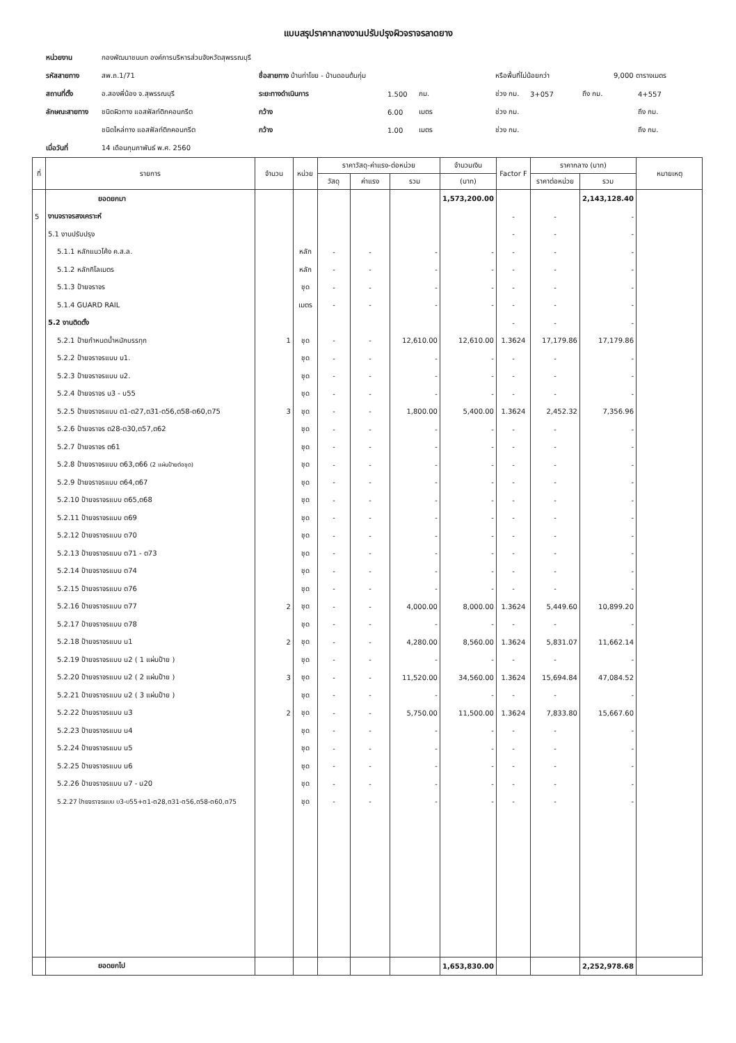แบบสรุปราคากลางงานปรับปรุงผิวจราจรลาดยาง
หน่วยงาน กองพัฒนาชนบท องค์การบริหารส่วนจังหวัดสุพรรณบุรี
รหัสสายทาง สพ.ถ.1/71 ชื่อสายทาง บ้านท่าโขย - บ้านดอนต้นกุ่ม หรือพื้นที่ไม่น้อยกว่า 9,000 ตารางเมตร
สถานที่ตั้ง อ.สองพี่น้อง จ.สุพรรณบุรี ระยะทางดำเนินการ 1.500 กม. ช่วง กม. 3+057 ถึง กม. 4+557
ลักษณะสายทาง ชนิดผิวทาง แอสฟัลท์ติกคอนกรีต กว้าง 6.00 เมตร ช่วง กม. ถึง กม.
ชนิดไหล่ทาง แอสฟัลท์ติกคอนกรีต กว้าง 1.00 เมตร ช่วง กม. ถึง กม.
เมื่อวันที่ 14 เดือนกุมภาพันธ์ พ.ศ. 2560
| ที่ | รายการ | จำนวน | หน่วย | ราคาวัสดุ-ค่าแรง-ต่อหน่วย | | | จำนวนเงิน | Factor F | ราคากลาง (บาท) | | หมายเหตุ |
| --- | --- | --- | --- | --- | --- | --- | --- | --- | --- | --- | --- |
| | | | | วัสดุ | ค่าแรง | รวม | (บาท) | | ราคาต่อหน่วย | รวม | |
| | ยอดยกมา | | | | | | 1,573,200.00 | | | 2,143,128.40 | |
| 5 | งานจราจรสงเคราะห์ | | | | | | | - | - | - | |
| | 5.1 งานปรับปรุง | | | | | | | - | - | - | |
| | 5.1.1 หลักแนวโค้ง ค.ส.ล. | | หลัก | - | - | - | - | - | - | - | |
| | 5.1.2 หลักกิโลเมตร | | หลัก | - | - | - | - | - | - | - | |
| | 5.1.3 ป้ายจราจร | | ชุด | - | - | - | - | - | - | - | |
| | 5.1.4 GUARD RAIL | | เมตร | - | - | - | - | - | - | - | |
| | 5.2 งานติดตั้ง | | | | | | | - | - | - | |
| | 5.2.1 ป้ายกำหนดน้ำหนักบรรทุก | 1 | ชุด | - | - | 12,610.00 | 12,610.00 | 1.3624 | 17,179.86 | 17,179.86 | |
| | 5.2.2 ป้ายจราจรแบบ บ1. | | ชุด | - | - | - | - | - | - | - | |
| | 5.2.3 ป้ายจราจรแบบ บ2. | | ชุด | - | - | - | - | - | - | - | |
| | 5.2.4 ป้ายจราจร บ3 - บ55 | | ชุด | - | - | - | - | - | - | - | |
| | 5.2.5 ป้ายจราจรแบบ ต1-ต27,ต31-ต56,ต58-ต60,ต75 | 3 | ชุด | - | - | 1,800.00 | 5,400.00 | 1.3624 | 2,452.32 | 7,356.96 | |
| | 5.2.6 ป้ายจราจร ต28-ต30,ต57,ต62 | | ชุด | - | - | - | - | - | - | - | |
| | 5.2.7 ป้ายจราจร ต61 | | ชุด | - | - | - | - | - | - | - | |
| | 5.2.8 ป้ายจราจรแบบ ต63,ต66 (2 แผ่นป้ายต่อชุด) | | ชุด | - | - | - | - | - | - | - | |
| | 5.2.9 ป้ายจราจรแบบ ต64,ต67 | | ชุด | - | - | - | - | - | - | - | |
| | 5.2.10 ป้ายจราจรแบบ ต65,ต68 | | ชุด | - | - | - | - | - | - | - | |
| | 5.2.11 ป้ายจราจรแบบ ต69 | | ชุด | - | - | - | - | - | - | - | |
| | 5.2.12 ป้ายจราจรแบบ ต70 | | ชุด | - | - | - | - | - | - | - | |
| | 5.2.13 ป้ายจราจรแบบ ต71 - ต73 | | ชุด | - | - | - | - | - | - | - | |
| | 5.2.14 ป้ายจราจรแบบ ต74 | | ชุด | - | - | - | - | - | - | - | |
| | 5.2.15 ป้ายจราจรแบบ ต76 | | ชุด | - | - | - | - | - | - | - | |
| | 5.2.16 ป้ายจราจรแบบ ต77 | 2 | ชุด | - | - | 4,000.00 | 8,000.00 | 1.3624 | 5,449.60 | 10,899.20 | |
| | 5.2.17 ป้ายจราจรแบบ ต78 | | ชุด | - | - | - | - | - | - | - | |
| | 5.2.18 ป้ายจราจรแบบ น1 | 2 | ชุด | - | - | 4,280.00 | 8,560.00 | 1.3624 | 5,831.07 | 11,662.14 | |
| | 5.2.19 ป้ายจราจรแบบ น2 ( 1 แผ่นป้าย ) | | ชุด | - | - | - | - | - | - | - | |
| | 5.2.20 ป้ายจราจรแบบ น2 ( 2 แผ่นป้าย ) | 3 | ชุด | - | - | 11,520.00 | 34,560.00 | 1.3624 | 15,694.84 | 47,084.52 | |
| | 5.2.21 ป้ายจราจรแบบ น2 ( 3 แผ่นป้าย ) | | ชุด | - | - | - | - | - | - | - | |
| | 5.2.22 ป้ายจราจรแบบ น3 | 2 | ชุด | - | - | 5,750.00 | 11,500.00 | 1.3624 | 7,833.80 | 15,667.60 | |
| | 5.2.23 ป้ายจราจรแบบ น4 | | ชุด | - | - | - | - | - | - | - | |
| | 5.2.24 ป้ายจราจรแบบ น5 | | ชุด | - | - | - | - | - | - | - | |
| | 5.2.25 ป้ายจราจรแบบ น6 | | ชุด | - | - | - | - | - | - | - | |
| | 5.2.26 ป้ายจราจรแบบ น7 - น20 | | ชุด | - | - | - | - | - | - | - | |
| | 5.2.27 ป้ายจราจรแบบ บ3-บ55+ต1-ต28,ต31-ต56,ต58-ต60,ต75 | | ชุด | - | - | - | - | - | - | - | |
| | ยอดยกไป | | | | | | 1,653,830.00 | | | 2,252,978.68 | |